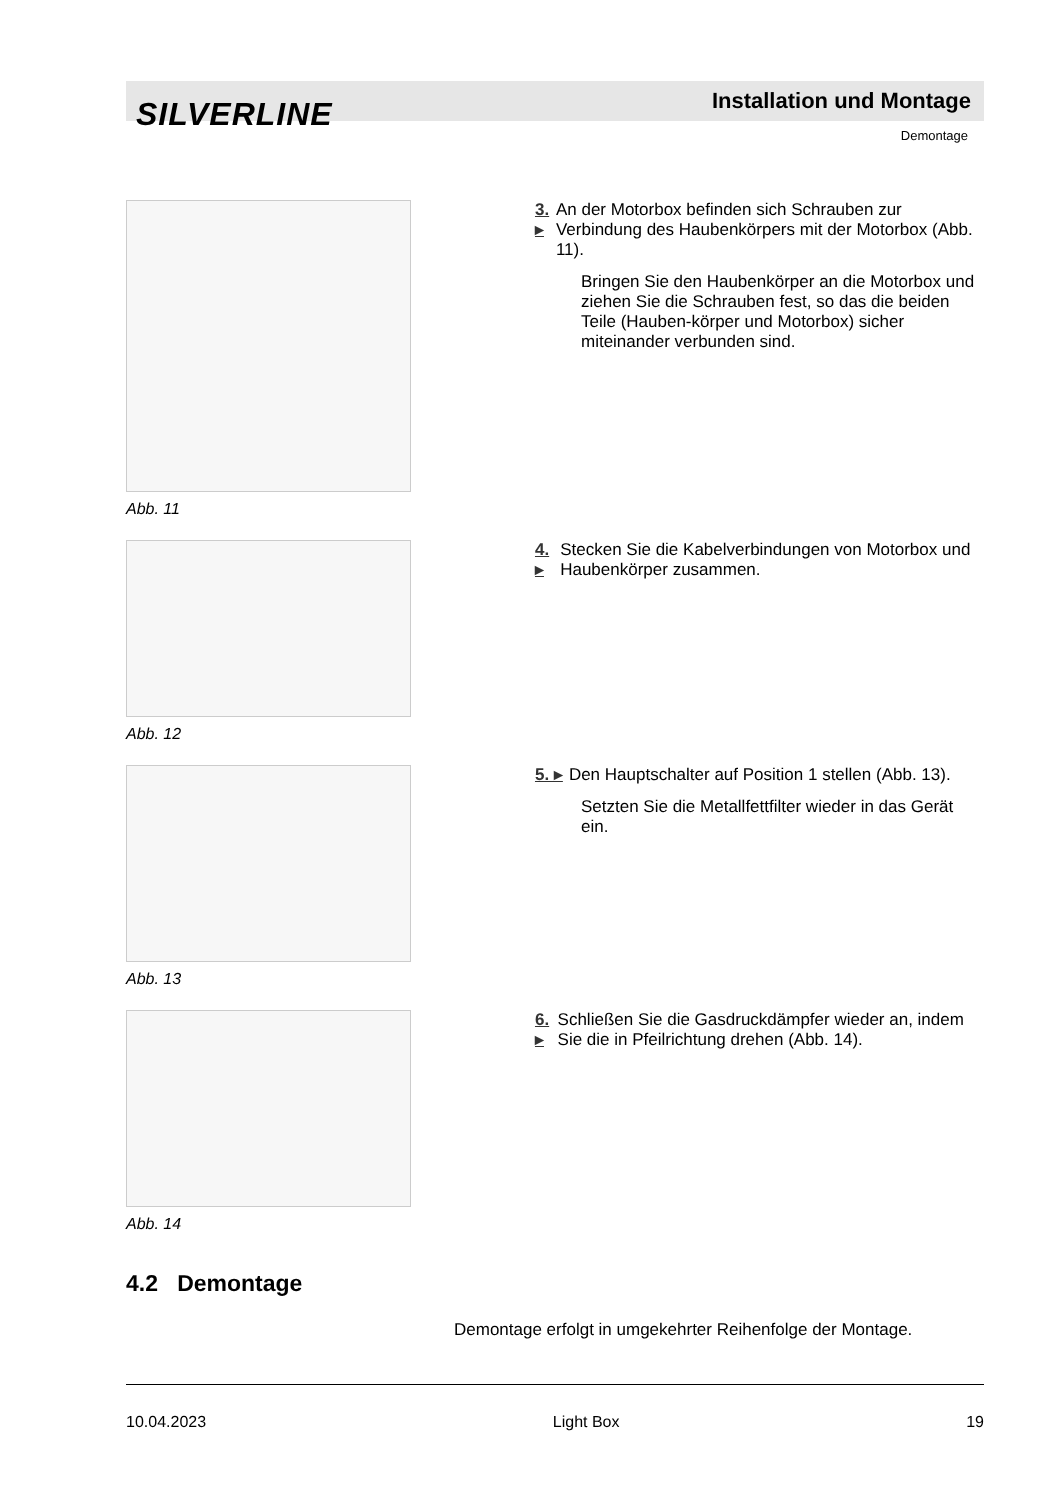SILVERLINE Installation und Montage
Demontage
Abb. 11
3. ▸ An der Motorbox befinden sich Schrauben zur Verbindung des Haubenkörpers mit der Motorbox (Abb. 11).
Bringen Sie den Haubenkörper an die Motorbox und ziehen Sie die Schrauben fest, so das die beiden Teile (Hauben-körper und Motorbox) sicher miteinander verbunden sind.
Abb. 12
4. ▸ Stecken Sie die Kabelverbindungen von Motorbox und Haubenkörper zusammen.
Abb. 13
5. ▸ Den Hauptschalter auf Position 1 stellen (Abb. 13).
Setzten Sie die Metallfettfilter wieder in das Gerät ein.
Abb. 14
6. ▸ Schließen Sie die Gasdruckdämpfer wieder an, indem Sie die in Pfeilrichtung drehen (Abb. 14).
4.2 Demontage
Demontage erfolgt in umgekehrter Reihenfolge der Montage.
10.04.2023 Light Box 19